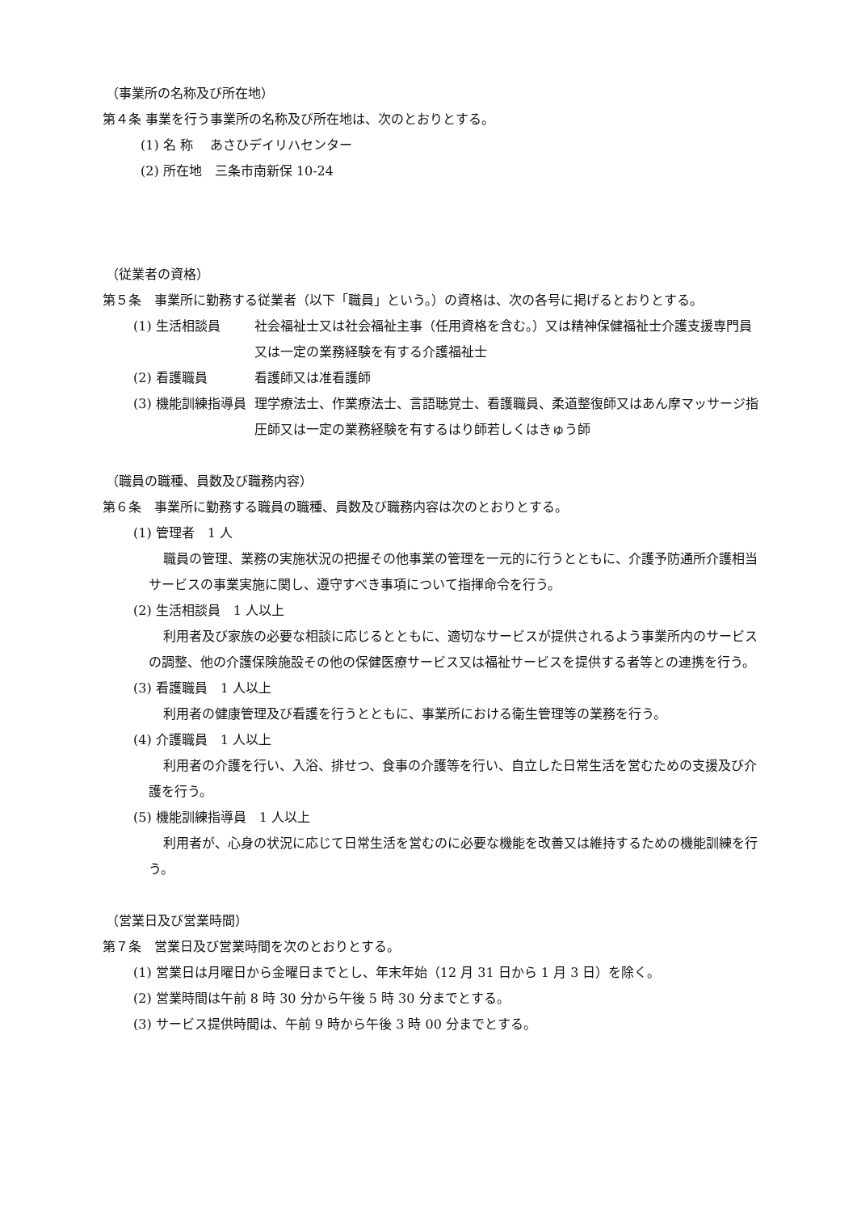（事業所の名称及び所在地）
第４条 事業を行う事業所の名称及び所在地は、次のとおりとする。
(1) 名 称　 あさひデイリハセンター
(2) 所在地　三条市南新保 10-24
（従業者の資格）
第５条　事業所に勤務する従業者（以下「職員」という。）の資格は、次の各号に掲げるとおりとする。
(1) 生活相談員 社会福祉士又は社会福祉主事（任用資格を含む。）又は精神保健福祉士介護支援専門員又は一定の業務経験を有する介護福祉士
(2) 看護職員 看護師又は准看護師
(3) 機能訓練指導員 理学療法士、作業療法士、言語聴覚士、看護職員、柔道整復師又はあん摩マッサージ指圧師又は一定の業務経験を有するはり師若しくはきゅう師
（職員の職種、員数及び職務内容）
第６条　事業所に勤務する職員の職種、員数及び職務内容は次のとおりとする。
(1) 管理者　1 人
職員の管理、業務の実施状況の把握その他事業の管理を一元的に行うとともに、介護予防通所介護相当サービスの事業実施に関し、遵守すべき事項について指揮命令を行う。
(2) 生活相談員　1 人以上
利用者及び家族の必要な相談に応じるとともに、適切なサービスが提供されるよう事業所内のサービスの調整、他の介護保険施設その他の保健医療サービス又は福祉サービスを提供する者等との連携を行う。
(3) 看護職員　1 人以上
利用者の健康管理及び看護を行うとともに、事業所における衛生管理等の業務を行う。
(4) 介護職員　1 人以上
利用者の介護を行い、入浴、排せつ、食事の介護等を行い、自立した日常生活を営むための支援及び介護を行う。
(5) 機能訓練指導員　1 人以上
利用者が、心身の状況に応じて日常生活を営むのに必要な機能を改善又は維持するための機能訓練を行う。
（営業日及び営業時間）
第７条　営業日及び営業時間を次のとおりとする。
(1) 営業日は月曜日から金曜日までとし、年末年始（12 月 31 日から 1 月 3 日）を除く。
(2) 営業時間は午前 8 時 30 分から午後 5 時 30 分までとする。
(3) サービス提供時間は、午前 9 時から午後 3 時 00 分までとする。